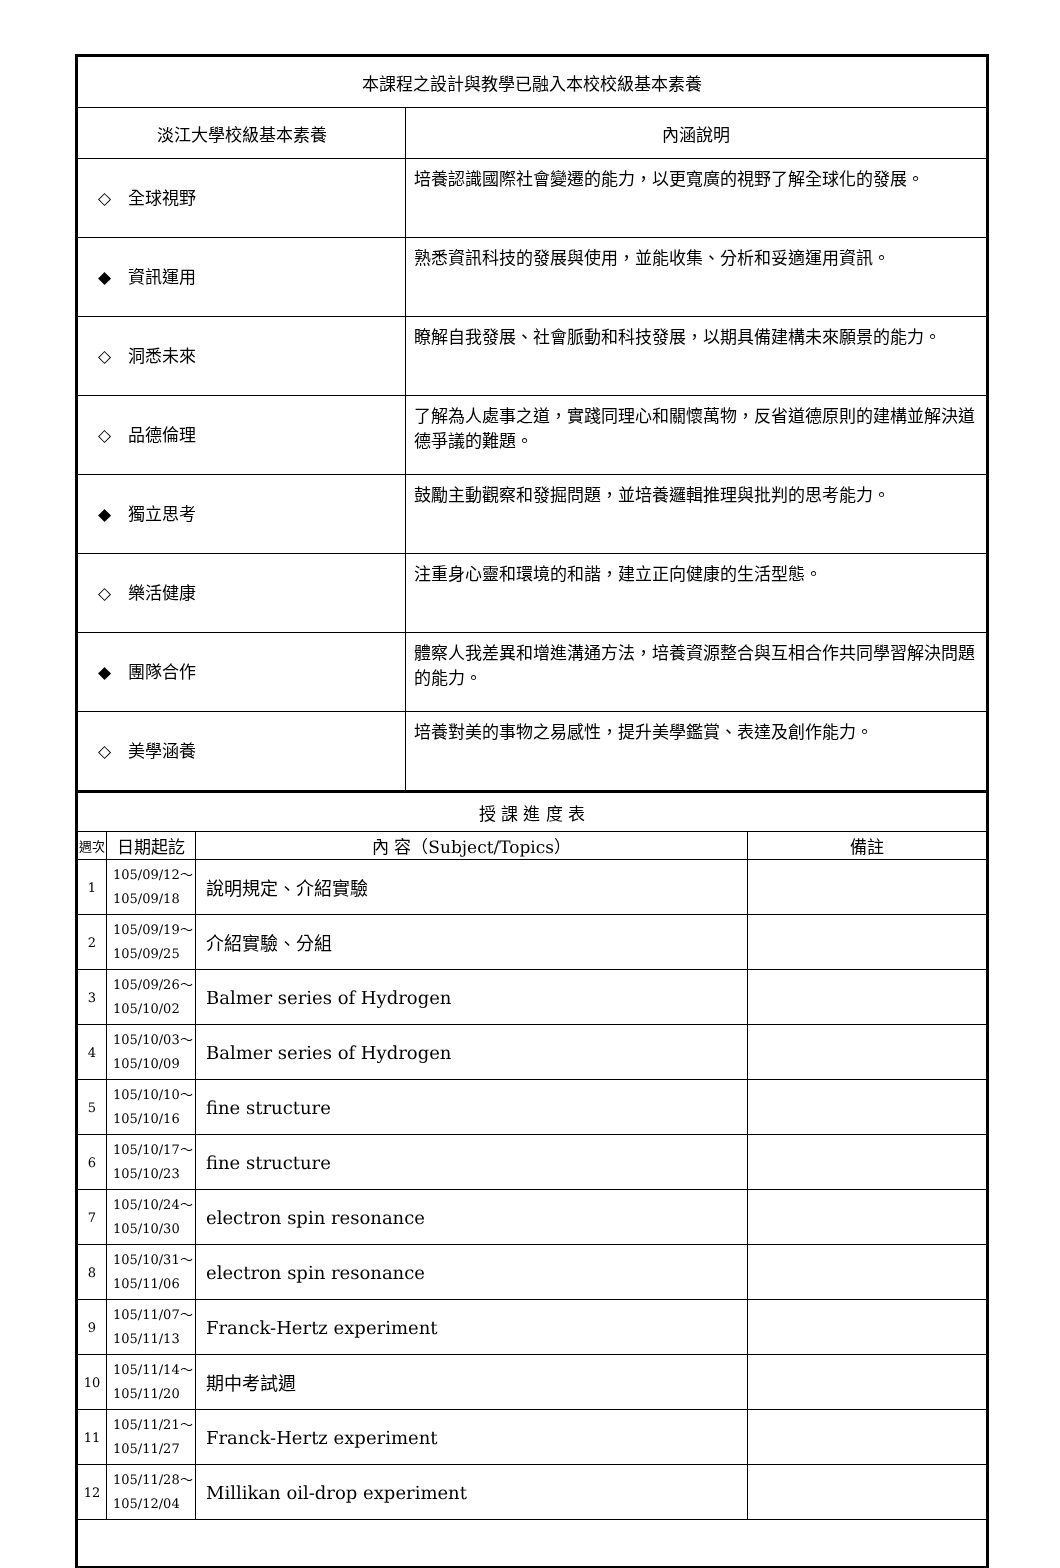| 本課程之設計與教學已融入本校校級基本素養 | |
| --- | --- |
| 淡江大學校級基本素養 | 內涵說明 |
| ◇ 全球視野 | 培養認識國際社會變遷的能力，以更寬廣的視野了解全球化的發展。 |
| ◆ 資訊運用 | 熟悉資訊科技的發展與使用，並能收集、分析和妥適運用資訊。 |
| ◇ 洞悉未來 | 瞭解自我發展、社會脈動和科技發展，以期具備建構未來願景的能力。 |
| ◇ 品德倫理 | 了解為人處事之道，實踐同理心和關懷萬物，反省道德原則的建構並解決道德爭議的難題。 |
| ◆ 獨立思考 | 鼓勵主動觀察和發掘問題，並培養邏輯推理與批判的思考能力。 |
| ◇ 樂活健康 | 注重身心靈和環境的和諧，建立正向健康的生活型態。 |
| ◆ 團隊合作 | 體察人我差異和增進溝通方法，培養資源整合與互相合作共同學習解決問題的能力。 |
| ◇ 美學涵養 | 培養對美的事物之易感性，提升美學鑑賞、表達及創作能力。 |
| 授 課 進 度 表 | | | |
| --- | --- | --- | --- |
| 週次 | 日期起訖 | 內 容（Subject/Topics） | 備註 |
| 1 | 105/09/12～ 105/09/18 | 說明規定、介紹實驗 | |
| 2 | 105/09/19～ 105/09/25 | 介紹實驗、分組 | |
| 3 | 105/09/26～ 105/10/02 | Balmer series of Hydrogen | |
| 4 | 105/10/03～ 105/10/09 | Balmer series of Hydrogen | |
| 5 | 105/10/10～ 105/10/16 | fine structure | |
| 6 | 105/10/17～ 105/10/23 | fine structure | |
| 7 | 105/10/24～ 105/10/30 | electron spin resonance | |
| 8 | 105/10/31～ 105/11/06 | electron spin resonance | |
| 9 | 105/11/07～ 105/11/13 | Franck-Hertz experiment | |
| 10 | 105/11/14～ 105/11/20 | 期中考試週 | |
| 11 | 105/11/21～ 105/11/27 | Franck-Hertz experiment | |
| 12 | 105/11/28～ 105/12/04 | Millikan oil-drop experiment | |